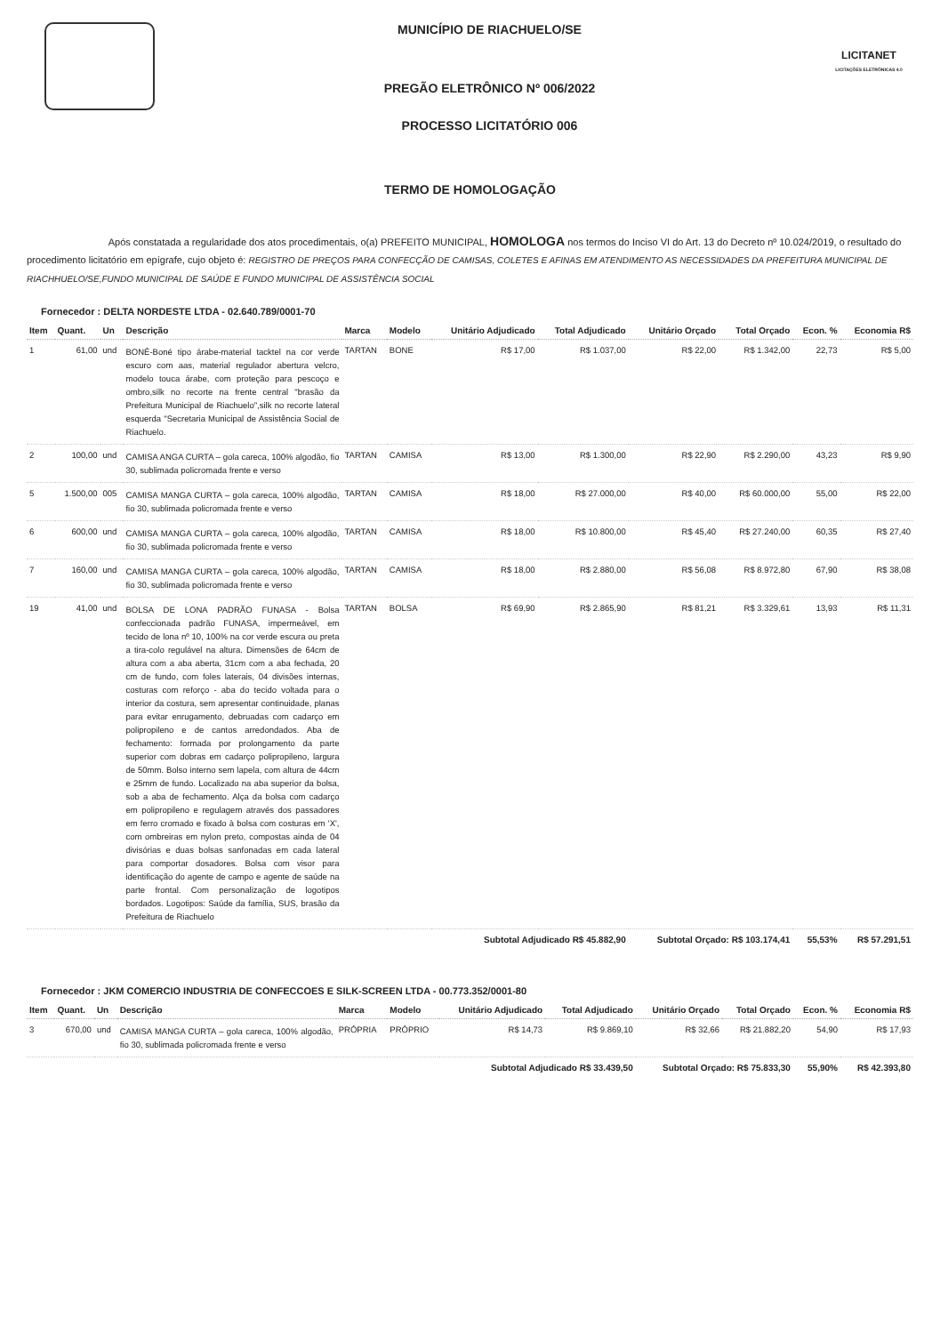MUNICÍPIO DE RIACHUELO/SE
PREGÃO ELETRÔNICO Nº 006/2022
PROCESSO LICITATÓRIO 006
LICITANET
LICITAÇÕES ELETRÔNICAS 4.0
TERMO DE HOMOLOGAÇÃO
Após constatada a regularidade dos atos procedimentais, o(a) PREFEITO MUNICIPAL, HOMOLOGA nos termos do Inciso VI do Art. 13 do Decreto nº 10.024/2019, o resultado do procedimento licitatório em epígrafe, cujo objeto é: REGISTRO DE PREÇOS PARA CONFECÇÃO DE CAMISAS, COLETES E AFINAS EM ATENDIMENTO AS NECESSIDADES DA PREFEITURA MUNICIPAL DE RIACHHUELO/SE,FUNDO MUNICIPAL DE SAÚDE E FUNDO MUNICIPAL DE ASSISTÊNCIA SOCIAL
Fornecedor : DELTA NORDESTE LTDA - 02.640.789/0001-70
| Item | Quant. | Un | Descrição | Marca | Modelo | Unitário Adjudicado | Total Adjudicado | Unitário Orçado | Total Orçado | Econ. % | Economia R$ |
| --- | --- | --- | --- | --- | --- | --- | --- | --- | --- | --- | --- |
| 1 | 61,00 | und | BONÉ-Boné tipo árabe-material tacktel na cor verde escuro com aas, material regulador abertura velcro, modelo touca árabe, com proteção para pescoço e ombro,silk no recorte na frente central "brasão da Prefeitura Municipal de Riachuelo",silk no recorte lateral esquerda "Secretaria Municipal de Assistência Social de Riachuelo. | TARTAN | BONE | R$ 17,00 | R$ 1.037,00 | R$ 22,00 | R$ 1.342,00 | 22,73 | R$ 5,00 |
| 2 | 100,00 | und | CAMISA ANGA CURTA – gola careca, 100% algodão, fio 30, sublimada policromada frente e verso | TARTAN | CAMISA | R$ 13,00 | R$ 1.300,00 | R$ 22,90 | R$ 2.290,00 | 43,23 | R$ 9,90 |
| 5 | 1.500,00 | 005 | CAMISA MANGA CURTA – gola careca, 100% algodão, fio 30, sublimada policromada frente e verso | TARTAN | CAMISA | R$ 18,00 | R$ 27.000,00 | R$ 40,00 | R$ 60.000,00 | 55,00 | R$ 22,00 |
| 6 | 600,00 | und | CAMISA MANGA CURTA – gola careca, 100% algodão, fio 30, sublimada policromada frente e verso | TARTAN | CAMISA | R$ 18,00 | R$ 10.800,00 | R$ 45,40 | R$ 27.240,00 | 60,35 | R$ 27,40 |
| 7 | 160,00 | und | CAMISA MANGA CURTA – gola careca, 100% algodão, fio 30, sublimada policromada frente e verso | TARTAN | CAMISA | R$ 18,00 | R$ 2.880,00 | R$ 56,08 | R$ 8.972,80 | 67,90 | R$ 38,08 |
| 19 | 41,00 | und | BOLSA DE LONA PADRÃO FUNASA - Bolsa confeccionada padrão FUNASA, impermeável, em tecido de lona nº 10, 100% na cor verde escura ou preta a tira-colo regulável na altura. Dimensões de 64cm de altura com a aba aberta, 31cm com a aba fechada, 20 cm de fundo, com foles laterais, 04 divisões internas, costuras com reforço - aba do tecido voltada para o interior da costura, sem apresentar continuidade, planas para evitar enrugamento, debruadas com cadarço em polipropileno e de cantos arredondados. Aba de fechamento: formada por prolongamento da parte superior com dobras em cadarço polipropileno, largura de 50mm. Bolso interno sem lapela, com altura de 44cm e 25mm de fundo. Localizado na aba superior da bolsa, sob a aba de fechamento. Alça da bolsa com cadarço em polipropileno e regulagem através dos passadores em ferro cromado e fixado à bolsa com costuras em 'X', com ombreiras em nylon preto, compostas ainda de 04 divisórias e duas bolsas sanfonadas em cada lateral para comportar dosadores. Bolsa com visor para identificação do agente de campo e agente de saúde na parte frontal. Com personalização de logotipos bordados. Logotipos: Saúde da família, SUS, brasão da Prefeitura de Riachuelo | TARTAN | BOLSA | R$ 69,90 | R$ 2.865,90 | R$ 81,21 | R$ 3.329,61 | 13,93 | R$ 11,31 |
| | | | | | | Subtotal Adjudicado R$ 45.882,90 | | Subtotal Orçado: R$ 103.174,41 | | 55,53% | R$ 57.291,51 |
Fornecedor : JKM COMERCIO INDUSTRIA DE CONFECCOES E SILK-SCREEN LTDA - 00.773.352/0001-80
| Item | Quant. | Un | Descrição | Marca | Modelo | Unitário Adjudicado | Total Adjudicado | Unitário Orçado | Total Orçado | Econ. % | Economia R$ |
| --- | --- | --- | --- | --- | --- | --- | --- | --- | --- | --- | --- |
| 3 | 670,00 | und | CAMISA MANGA CURTA – gola careca, 100% algodão, fio 30, sublimada policromada frente e verso | PRÓPRIA | PRÓPRIO | R$ 14,73 | R$ 9.869,10 | R$ 32,66 | R$ 21.882,20 | 54,90 | R$ 17,93 |
| | | | | | | Subtotal Adjudicado R$ 33.439,50 | | Subtotal Orçado: R$ 75.833,30 | | 55,90% | R$ 42.393,80 |